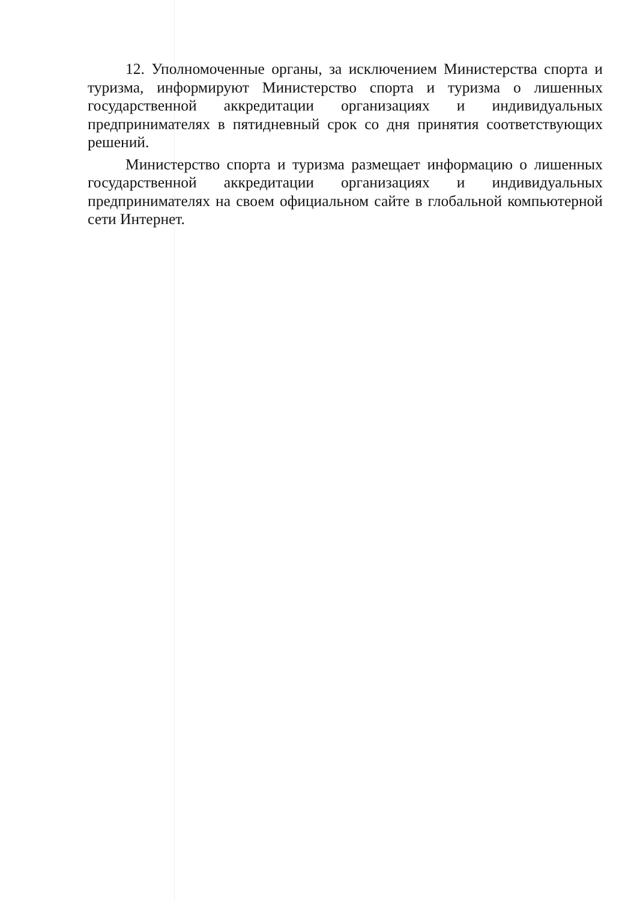12. Уполномоченные органы, за исключением Министерства спорта и туризма, информируют Министерство спорта и туризма о лишенных государственной аккредитации организациях и индивидуальных предпринимателях в пятидневный срок со дня принятия соответствующих решений.
Министерство спорта и туризма размещает информацию о лишенных государственной аккредитации организациях и индивидуальных предпринимателях на своем официальном сайте в глобальной компьютерной сети Интернет.